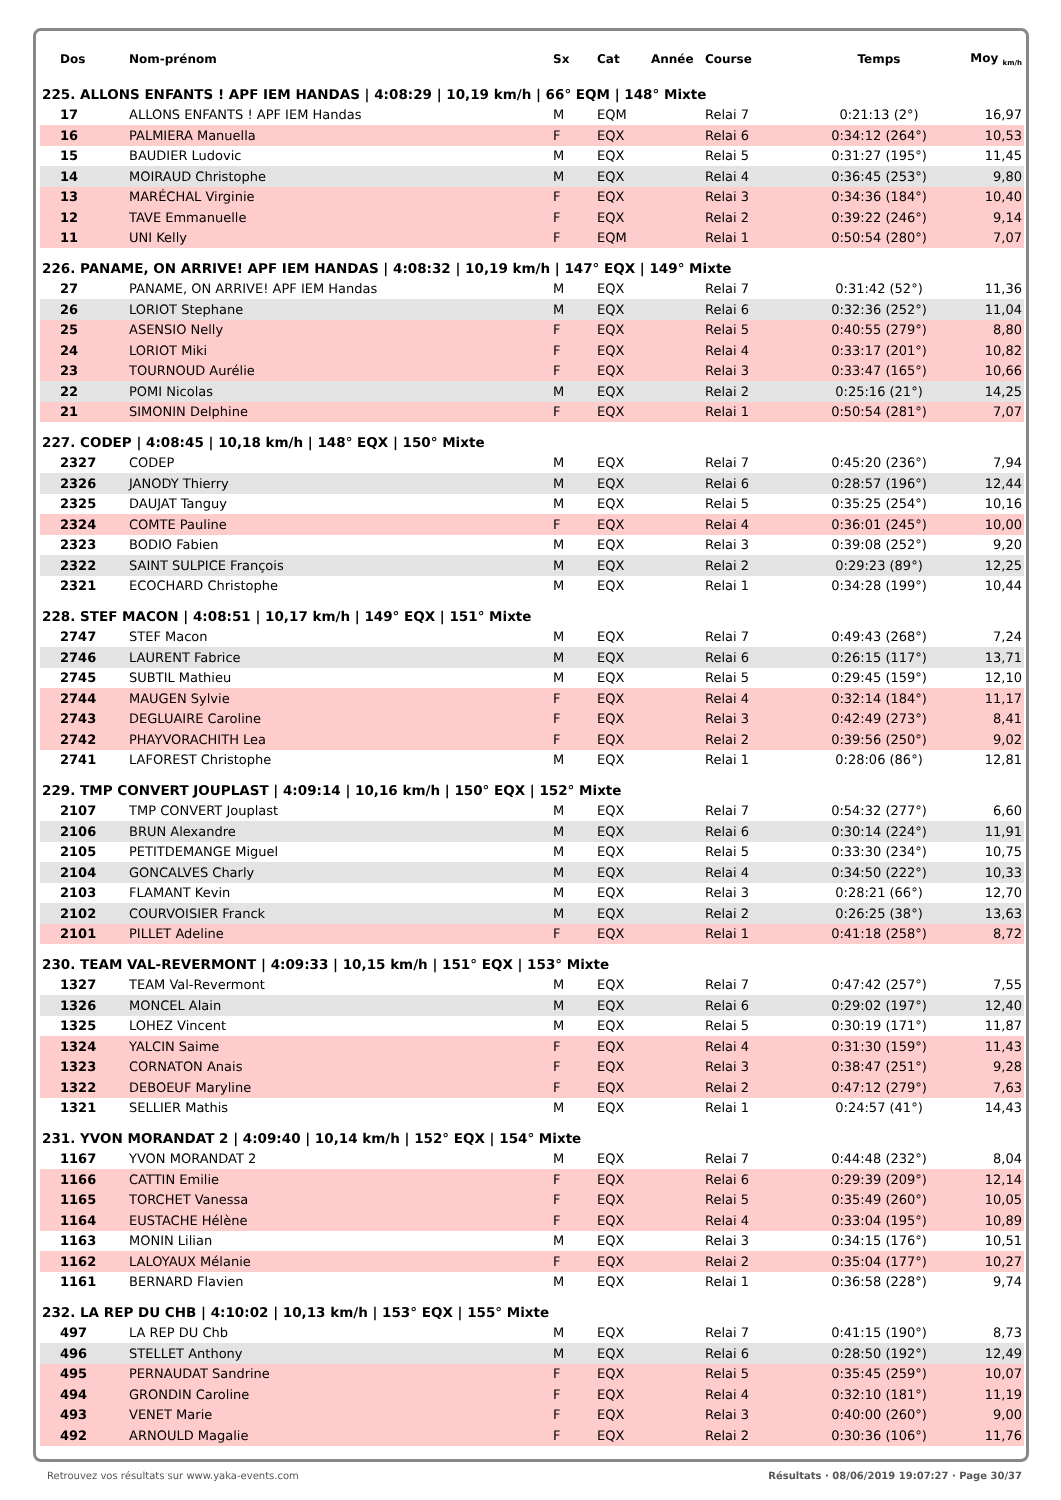| Dos | Nom-prénom | Sx | Cat | Année | Course | Temps | Moy <sub>km/h</sub> |
| --- | --- | --- | --- | --- | --- | --- | --- |
| 225. ALLONS ENFANTS ! APF IEM HANDAS / 4:08:29 / 10,19 km/h / 66° EQM / 148° Mixte | | | | | | | |
| 17 | ALLONS ENFANTS ! APF IEM Handas | M | EQM | | Relai 7 | 0:21:13 (2°) | 16,97 |
| 16 | PALMIERA Manuella | F | EQX | | Relai 6 | 0:34:12 (264°) | 10,53 |
| 15 | BAUDIER Ludovic | M | EQX | | Relai 5 | 0:31:27 (195°) | 11,45 |
| 14 | MOIRAUD Christophe | M | EQX | | Relai 4 | 0:36:45 (253°) | 9,80 |
| 13 | MARÉCHAL Virginie | F | EQX | | Relai 3 | 0:34:36 (184°) | 10,40 |
| 12 | TAVE Emmanuelle | F | EQX | | Relai 2 | 0:39:22 (246°) | 9,14 |
| 11 | UNI Kelly | F | EQM | | Relai 1 | 0:50:54 (280°) | 7,07 |
| 226. PANAME, ON ARRIVE! APF IEM HANDAS / 4:08:32 / 10,19 km/h / 147° EQX / 149° Mixte | | | | | | | |
| 27 | PANAME, ON ARRIVE! APF IEM Handas | M | EQX | | Relai 7 | 0:31:42 (52°) | 11,36 |
| 26 | LORIOT Stephane | M | EQX | | Relai 6 | 0:32:36 (252°) | 11,04 |
| 25 | ASENSIO Nelly | F | EQX | | Relai 5 | 0:40:55 (279°) | 8,80 |
| 24 | LORIOT Miki | F | EQX | | Relai 4 | 0:33:17 (201°) | 10,82 |
| 23 | TOURNOUD Aurélie | F | EQX | | Relai 3 | 0:33:47 (165°) | 10,66 |
| 22 | POMI Nicolas | M | EQX | | Relai 2 | 0:25:16 (21°) | 14,25 |
| 21 | SIMONIN Delphine | F | EQX | | Relai 1 | 0:50:54 (281°) | 7,07 |
| 227. CODEP / 4:08:45 / 10,18 km/h / 148° EQX / 150° Mixte | | | | | | | |
| 2327 | CODEP | M | EQX | | Relai 7 | 0:45:20 (236°) | 7,94 |
| 2326 | JANODY Thierry | M | EQX | | Relai 6 | 0:28:57 (196°) | 12,44 |
| 2325 | DAUJAT Tanguy | M | EQX | | Relai 5 | 0:35:25 (254°) | 10,16 |
| 2324 | COMTE Pauline | F | EQX | | Relai 4 | 0:36:01 (245°) | 10,00 |
| 2323 | BODIO Fabien | M | EQX | | Relai 3 | 0:39:08 (252°) | 9,20 |
| 2322 | SAINT SULPICE François | M | EQX | | Relai 2 | 0:29:23 (89°) | 12,25 |
| 2321 | ECOCHARD Christophe | M | EQX | | Relai 1 | 0:34:28 (199°) | 10,44 |
| 228. STEF MACON / 4:08:51 / 10,17 km/h / 149° EQX / 151° Mixte | | | | | | | |
| 2747 | STEF Macon | M | EQX | | Relai 7 | 0:49:43 (268°) | 7,24 |
| 2746 | LAURENT Fabrice | M | EQX | | Relai 6 | 0:26:15 (117°) | 13,71 |
| 2745 | SUBTIL Mathieu | M | EQX | | Relai 5 | 0:29:45 (159°) | 12,10 |
| 2744 | MAUGEN Sylvie | F | EQX | | Relai 4 | 0:32:14 (184°) | 11,17 |
| 2743 | DEGLUAIRE Caroline | F | EQX | | Relai 3 | 0:42:49 (273°) | 8,41 |
| 2742 | PHAYVORACHITH Lea | F | EQX | | Relai 2 | 0:39:56 (250°) | 9,02 |
| 2741 | LAFOREST Christophe | M | EQX | | Relai 1 | 0:28:06 (86°) | 12,81 |
| 229. TMP CONVERT JOUPLAST / 4:09:14 / 10,16 km/h / 150° EQX / 152° Mixte | | | | | | | |
| 2107 | TMP CONVERT Jouplast | M | EQX | | Relai 7 | 0:54:32 (277°) | 6,60 |
| 2106 | BRUN Alexandre | M | EQX | | Relai 6 | 0:30:14 (224°) | 11,91 |
| 2105 | PETITDEMANGE Miguel | M | EQX | | Relai 5 | 0:33:30 (234°) | 10,75 |
| 2104 | GONCALVES Charly | M | EQX | | Relai 4 | 0:34:50 (222°) | 10,33 |
| 2103 | FLAMANT Kevin | M | EQX | | Relai 3 | 0:28:21 (66°) | 12,70 |
| 2102 | COURVOISIER Franck | M | EQX | | Relai 2 | 0:26:25 (38°) | 13,63 |
| 2101 | PILLET Adeline | F | EQX | | Relai 1 | 0:41:18 (258°) | 8,72 |
| 230. TEAM VAL-REVERMONT / 4:09:33 / 10,15 km/h / 151° EQX / 153° Mixte | | | | | | | |
| 1327 | TEAM Val-Revermont | M | EQX | | Relai 7 | 0:47:42 (257°) | 7,55 |
| 1326 | MONCEL Alain | M | EQX | | Relai 6 | 0:29:02 (197°) | 12,40 |
| 1325 | LOHEZ Vincent | M | EQX | | Relai 5 | 0:30:19 (171°) | 11,87 |
| 1324 | YALCIN Saime | F | EQX | | Relai 4 | 0:31:30 (159°) | 11,43 |
| 1323 | CORNATON Anais | F | EQX | | Relai 3 | 0:38:47 (251°) | 9,28 |
| 1322 | DEBOEUF Maryline | F | EQX | | Relai 2 | 0:47:12 (279°) | 7,63 |
| 1321 | SELLIER Mathis | M | EQX | | Relai 1 | 0:24:57 (41°) | 14,43 |
| 231. YVON MORANDAT 2 / 4:09:40 / 10,14 km/h / 152° EQX / 154° Mixte | | | | | | | |
| 1167 | YVON MORANDAT 2 | M | EQX | | Relai 7 | 0:44:48 (232°) | 8,04 |
| 1166 | CATTIN Emilie | F | EQX | | Relai 6 | 0:29:39 (209°) | 12,14 |
| 1165 | TORCHET Vanessa | F | EQX | | Relai 5 | 0:35:49 (260°) | 10,05 |
| 1164 | EUSTACHE Hélène | F | EQX | | Relai 4 | 0:33:04 (195°) | 10,89 |
| 1163 | MONIN Lilian | M | EQX | | Relai 3 | 0:34:15 (176°) | 10,51 |
| 1162 | LALOYAUX Mélanie | F | EQX | | Relai 2 | 0:35:04 (177°) | 10,27 |
| 1161 | BERNARD Flavien | M | EQX | | Relai 1 | 0:36:58 (228°) | 9,74 |
| 232. LA REP DU CHB / 4:10:02 / 10,13 km/h / 153° EQX / 155° Mixte | | | | | | | |
| 497 | LA REP DU Chb | M | EQX | | Relai 7 | 0:41:15 (190°) | 8,73 |
| 496 | STELLET Anthony | M | EQX | | Relai 6 | 0:28:50 (192°) | 12,49 |
| 495 | PERNAUDAT Sandrine | F | EQX | | Relai 5 | 0:35:45 (259°) | 10,07 |
| 494 | GRONDIN Caroline | F | EQX | | Relai 4 | 0:32:10 (181°) | 11,19 |
| 493 | VENET Marie | F | EQX | | Relai 3 | 0:40:00 (260°) | 9,00 |
| 492 | ARNOULD Magalie | F | EQX | | Relai 2 | 0:30:36 (106°) | 11,76 |
Retrouvez vos résultats sur www.yaka-events.com Résultats · 08/06/2019 19:07:27 · Page 30/37